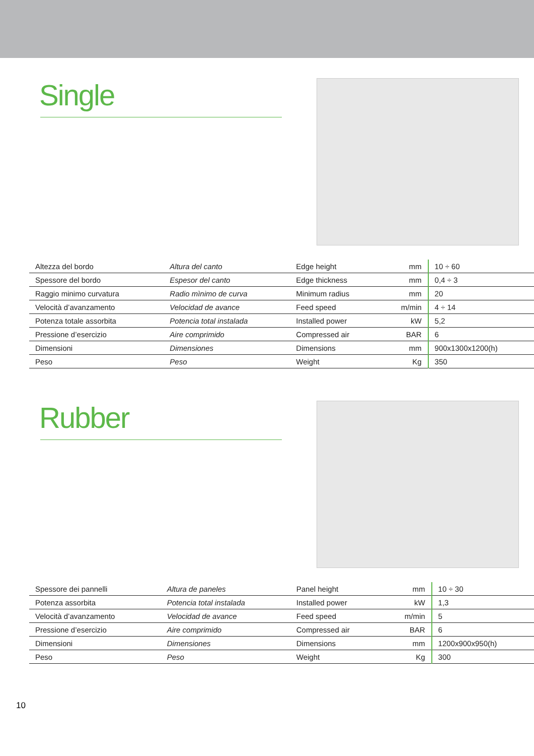Single
| Altezza del bordo | Altura del canto | Edge height | mm | 10 ÷ 60 |
| Spessore del bordo | Espesor del canto | Edge thickness | mm | 0,4 ÷ 3 |
| Raggio minimo curvatura | Radio mìnimo de curva | Minimum radius | mm | 20 |
| Velocità d’avanzamento | Velocidad de avance | Feed speed | m/min | 4 ÷ 14 |
| Potenza totale assorbita | Potencia total instalada | Installed power | kW | 5,2 |
| Pressione d’esercizio | Aire comprimido | Compressed air | BAR | 6 |
| Dimensioni | Dimensiones | Dimensions | mm | 900x1300x1200(h) |
| Peso | Peso | Weight | Kg | 350 |
Rubber
| Spessore dei pannelli | Altura de paneles | Panel height | mm | 10 ÷ 30 |
| Potenza assorbita | Potencia total instalada | Installed power | kW | 1,3 |
| Velocità d’avanzamento | Velocidad de avance | Feed speed | m/min | 5 |
| Pressione d’esercizio | Aire comprimido | Compressed air | BAR | 6 |
| Dimensioni | Dimensiones | Dimensions | mm | 1200x900x950(h) |
| Peso | Peso | Weight | Kg | 300 |
10